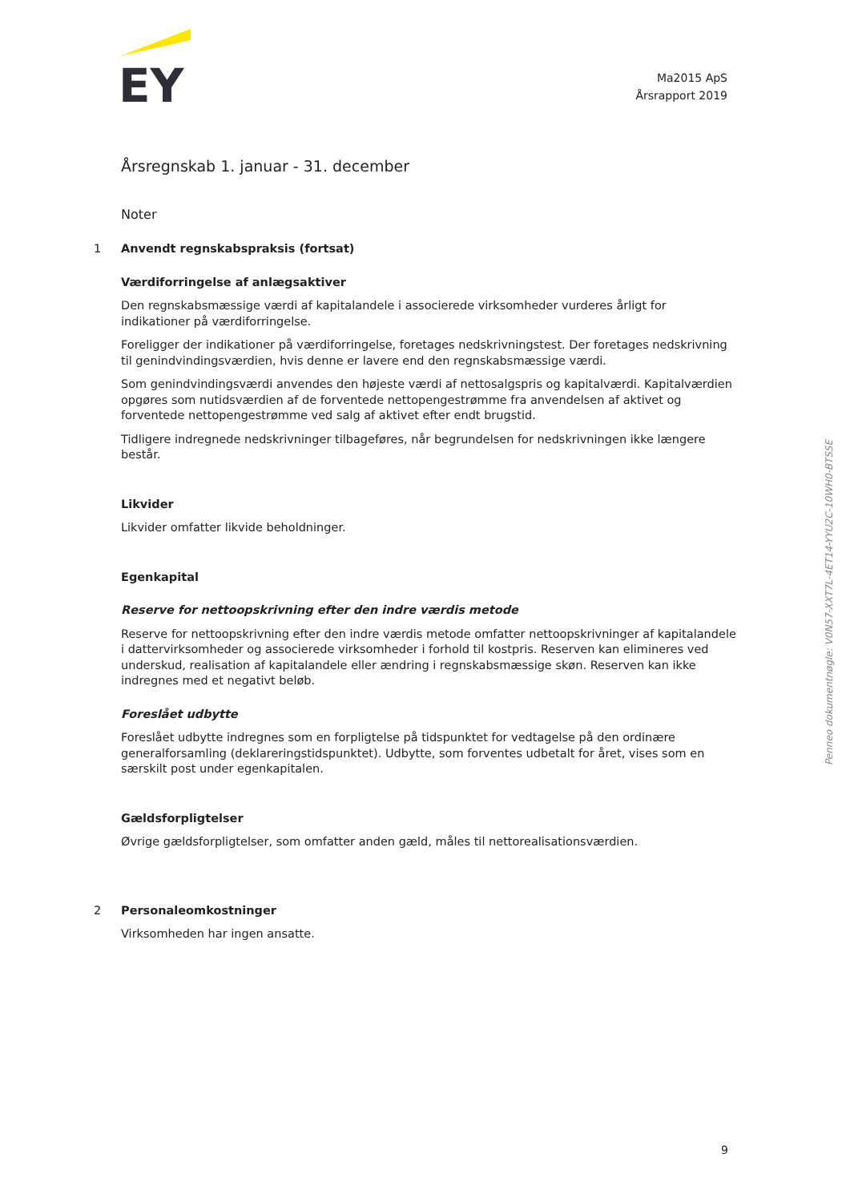EY
Ma2015 ApS
Årsrapport 2019
Årsregnskab 1. januar - 31. december
Noter
1 Anvendt regnskabspraksis (fortsat)
Værdiforringelse af anlægsaktiver
Den regnskabsmæssige værdi af kapitalandele i associerede virksomheder vurderes årligt for indikationer på værdiforringelse.
Foreligger der indikationer på værdiforringelse, foretages nedskrivningstest. Der foretages nedskrivning til genindvindingsværdien, hvis denne er lavere end den regnskabsmæssige værdi.
Som genindvindingsværdi anvendes den højeste værdi af nettosalgspris og kapitalværdi. Kapitalværdien opgøres som nutidsværdien af de forventede nettopengestrømme fra anvendelsen af aktivet og forventede nettopengestrømme ved salg af aktivet efter endt brugstid.
Tidligere indregnede nedskrivninger tilbageføres, når begrundelsen for nedskrivningen ikke længere består.
Likvider
Likvider omfatter likvide beholdninger.
Egenkapital
Reserve for nettoopskrivning efter den indre værdis metode
Reserve for nettoopskrivning efter den indre værdis metode omfatter nettoopskrivninger af kapitalandele i dattervirksomheder og associerede virksomheder i forhold til kostpris. Reserven kan elimineres ved underskud, realisation af kapitalandele eller ændring i regnskabsmæssige skøn. Reserven kan ikke indregnes med et negativt beløb.
Foreslået udbytte
Foreslået udbytte indregnes som en forpligtelse på tidspunktet for vedtagelse på den ordinære generalforsamling (deklareringstidspunktet). Udbytte, som forventes udbetalt for året, vises som en særskilt post under egenkapitalen.
Gældsforpligtelser
Øvrige gældsforpligtelser, som omfatter anden gæld, måles til nettorealisationsværdien.
2 Personaleomkostninger
Virksomheden har ingen ansatte.
Penneo dokumentnøgle: V0N57-XXT7L-4ET14-YYU2C-10WH0-BTSSE
9